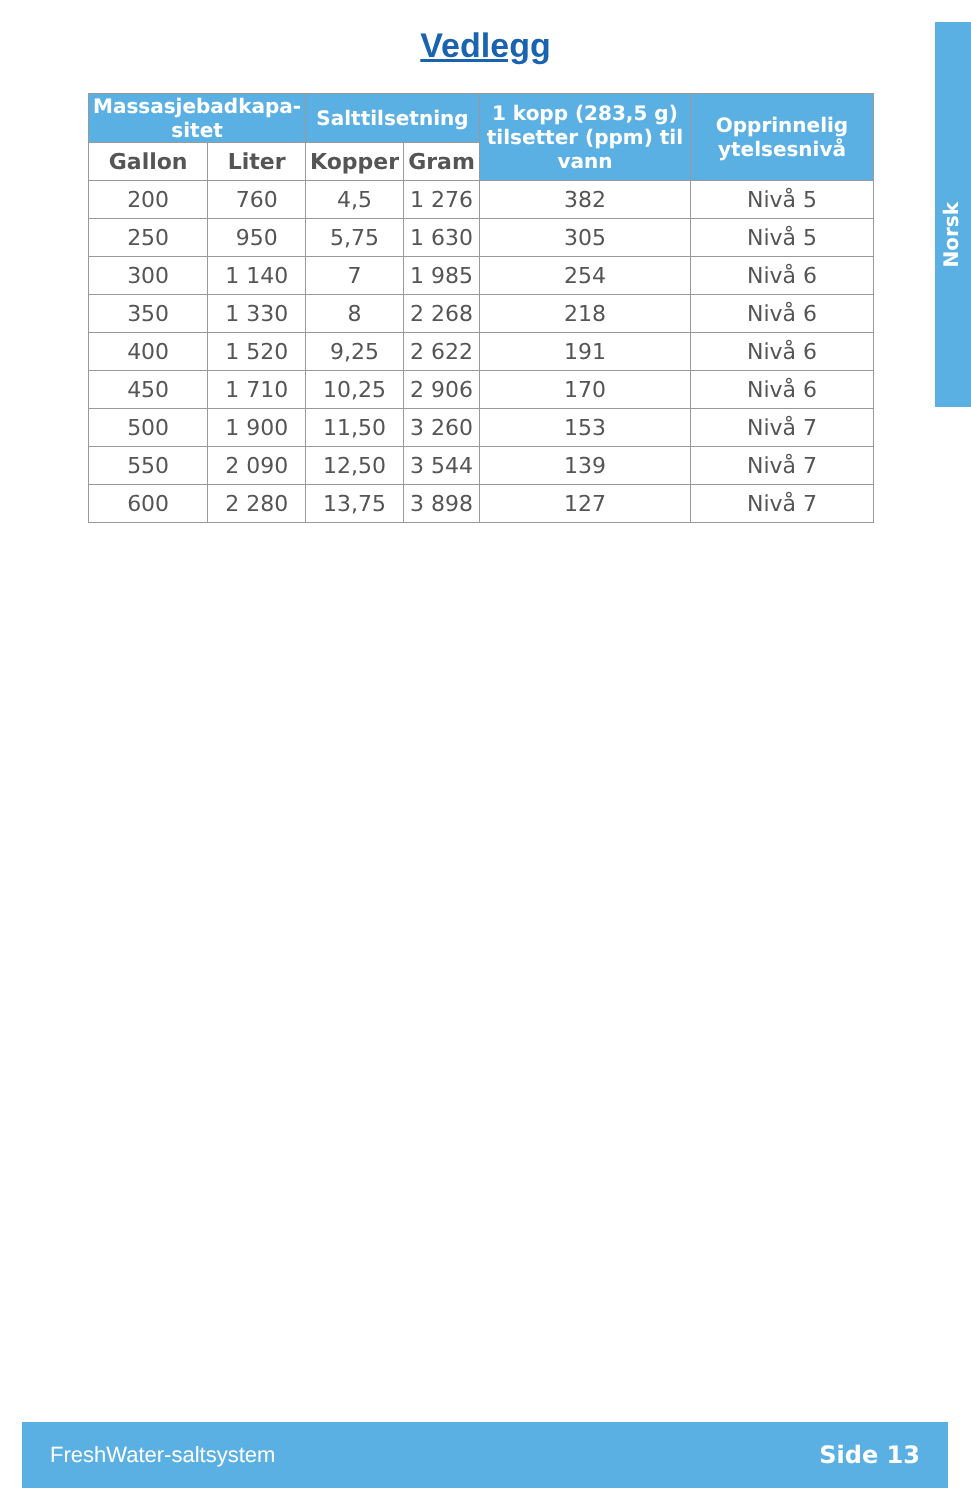Vedlegg
Norsk
| Massasjebadkapa- sitet | | Salttilsetning | | 1 kopp (283,5 g) tilsetter (ppm) til vann | Opprinnelig ytelsesnivå |
| --- | --- | --- | --- | --- | --- |
| Gallon | Liter | Kopper | Gram | | |
| 200 | 760 | 4,5 | 1 276 | 382 | Nivå 5 |
| 250 | 950 | 5,75 | 1 630 | 305 | Nivå 5 |
| 300 | 1 140 | 7 | 1 985 | 254 | Nivå 6 |
| 350 | 1 330 | 8 | 2 268 | 218 | Nivå 6 |
| 400 | 1 520 | 9,25 | 2 622 | 191 | Nivå 6 |
| 450 | 1 710 | 10,25 | 2 906 | 170 | Nivå 6 |
| 500 | 1 900 | 11,50 | 3 260 | 153 | Nivå 7 |
| 550 | 2 090 | 12,50 | 3 544 | 139 | Nivå 7 |
| 600 | 2 280 | 13,75 | 3 898 | 127 | Nivå 7 |
FreshWater-saltsystem Side 13